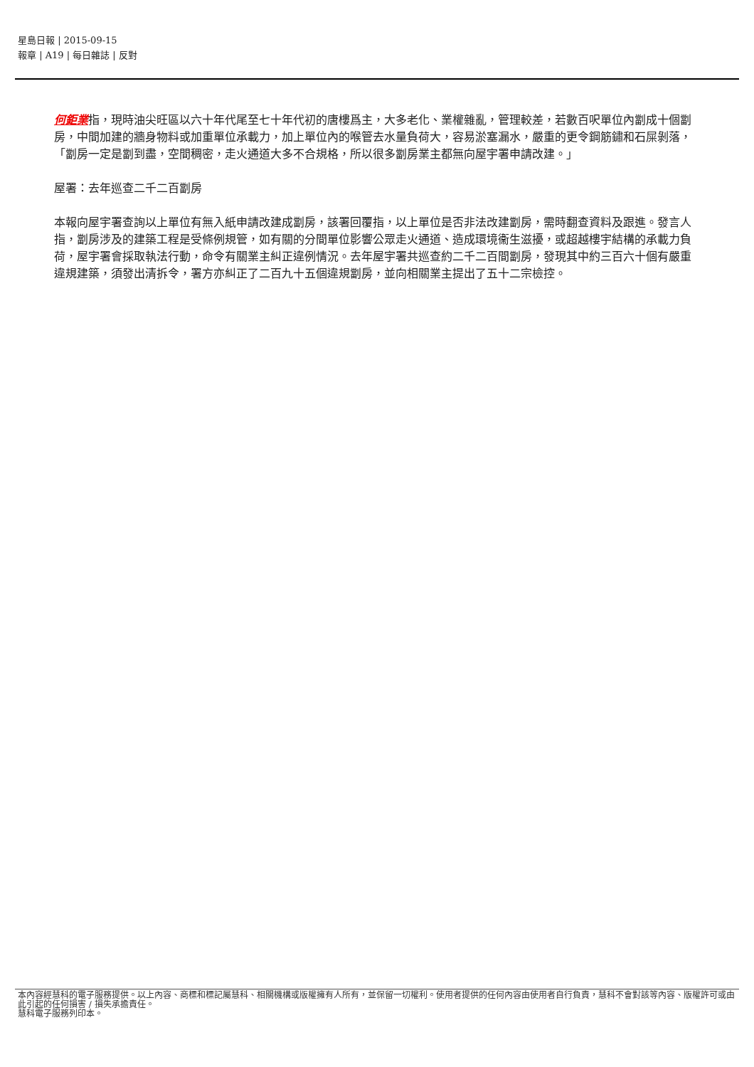星島日報 | 2015-09-15
報章 | A19 | 每日雜誌 | 反對
何鉅業指，現時油尖旺區以六十年代尾至七十年代初的唐樓爲主，大多老化、業權雜亂，管理較差，若數百呎單位內劏成十個劏房，中間加建的牆身物料或加重單位承載力，加上單位內的喉管去水量負荷大，容易淤塞漏水，嚴重的更令鋼筋鏽和石屎剝落，「劏房一定是劏到盡，空間稠密，走火通道大多不合規格，所以很多劏房業主都無向屋宇署申請改建。」
屋署：去年巡查二千二百劏房
本報向屋宇署查詢以上單位有無入紙申請改建成劏房，該署回覆指，以上單位是否非法改建劏房，需時翻查資料及跟進。發言人指，劏房涉及的建築工程是受條例規管，如有關的分間單位影響公眾走火通道、造成環境衞生滋擾，或超越樓宇結構的承載力負荷，屋宇署會採取執法行動，命令有關業主糾正違例情況。去年屋宇署共巡查約二千二百間劏房，發現其中約三百六十個有嚴重違規建築，須發出清拆令，署方亦糾正了二百九十五個違規劏房，並向相關業主提出了五十二宗檢控。
本內容經慧科的電子服務提供。以上內容、商標和標記屬慧科、相關機構或版權擁有人所有，並保留一切權利。使用者提供的任何內容由使用者自行負責，慧科不會對該等內容、版權許可或由此引起的任何損害 / 損失承擔責任。
慧科電子服務列印本。